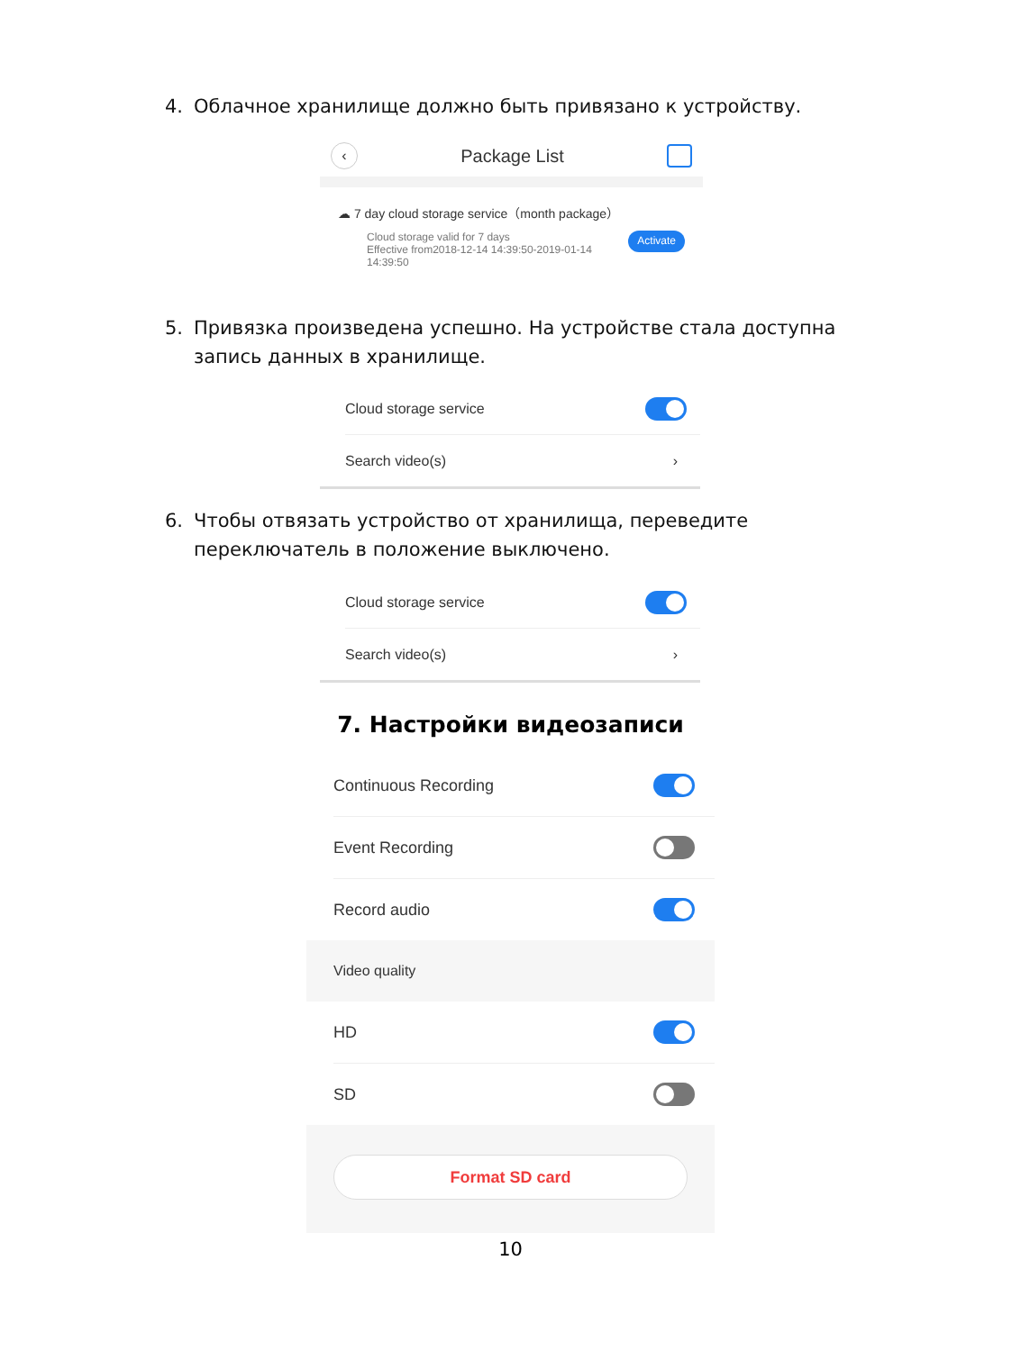4. Облачное хранилище должно быть привязано к устройству.
‹ Package List
☁ 7 day cloud storage service（month package）
Cloud storage valid for 7 days
Effective from2018-12-14 14:39:50-2019-01-14
14:39:50
Activate
5. Привязка произведена успешно. На устройстве стала доступна запись данных в хранилище.
Cloud storage service
Search video(s) ›
6. Чтобы отвязать устройство от хранилища, переведите переключатель в положение выключено.
Cloud storage service
Search video(s) ›
7. Настройки видеозаписи
Continuous Recording
Event Recording
Record audio
Video quality
HD
SD
Format SD card
10